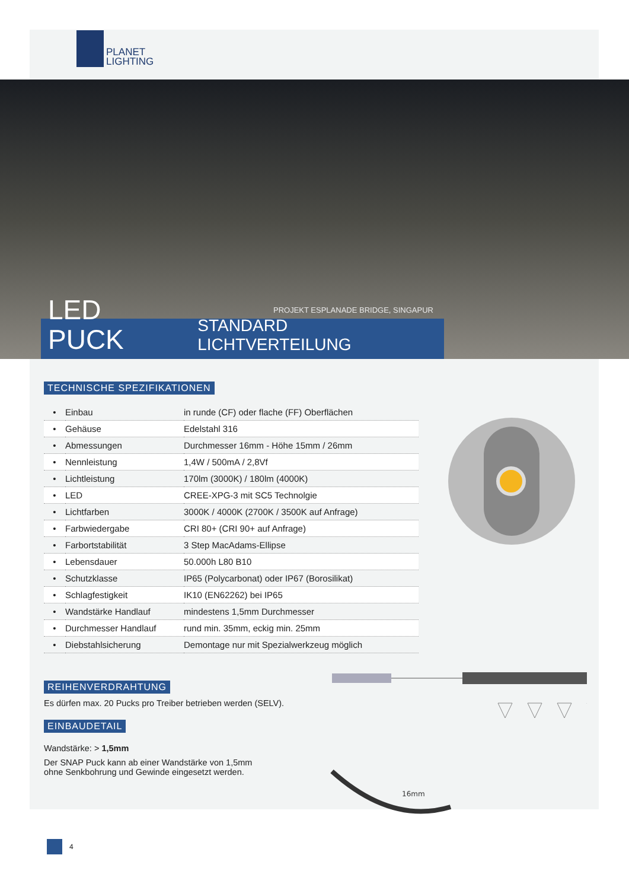PLANET
LIGHTING
PROJEKT ESPLANADE BRIDGE, SINGAPUR
LED PUCK STANDARD LICHTVERTEILUNG
TECHNISCHE SPEZIFIKATIONEN
| • | Einbau | in runde (CF) oder flache (FF) Oberflächen |
| • | Gehäuse | Edelstahl 316 |
| • | Abmessungen | Durchmesser 16mm - Höhe 15mm / 26mm |
| • | Nennleistung | 1,4W / 500mA / 2,8Vf |
| • | Lichtleistung | 170lm (3000K) / 180lm (4000K) |
| • | LED | CREE-XPG-3 mit SC5 Technolgie |
| • | Lichtfarben | 3000K / 4000K (2700K / 3500K auf Anfrage) |
| • | Farbwiedergabe | CRI 80+ (CRI 90+ auf Anfrage) |
| • | Farbortstabilität | 3 Step MacAdams-Ellipse |
| • | Lebensdauer | 50.000h L80 B10 |
| • | Schutzklasse | IP65 (Polycarbonat) oder IP67 (Borosilikat) |
| • | Schlagfestigkeit | IK10 (EN62262) bei IP65 |
| • | Wandstärke Handlauf | mindestens 1,5mm Durchmesser |
| • | Durchmesser Handlauf | rund min. 35mm, eckig min. 25mm |
| • | Diebstahlsicherung | Demontage nur mit Spezialwerkzeug möglich |
REIHENVERDRAHTUNG
Es dürfen max. 20 Pucks pro Treiber betrieben werden (SELV).
EINBAUDETAIL
Wandstärke: > 1,5mm
Der SNAP Puck kann ab einer Wandstärke von 1,5mm
ohne Senkbohrung und Gewinde eingesetzt werden.
16mm
4